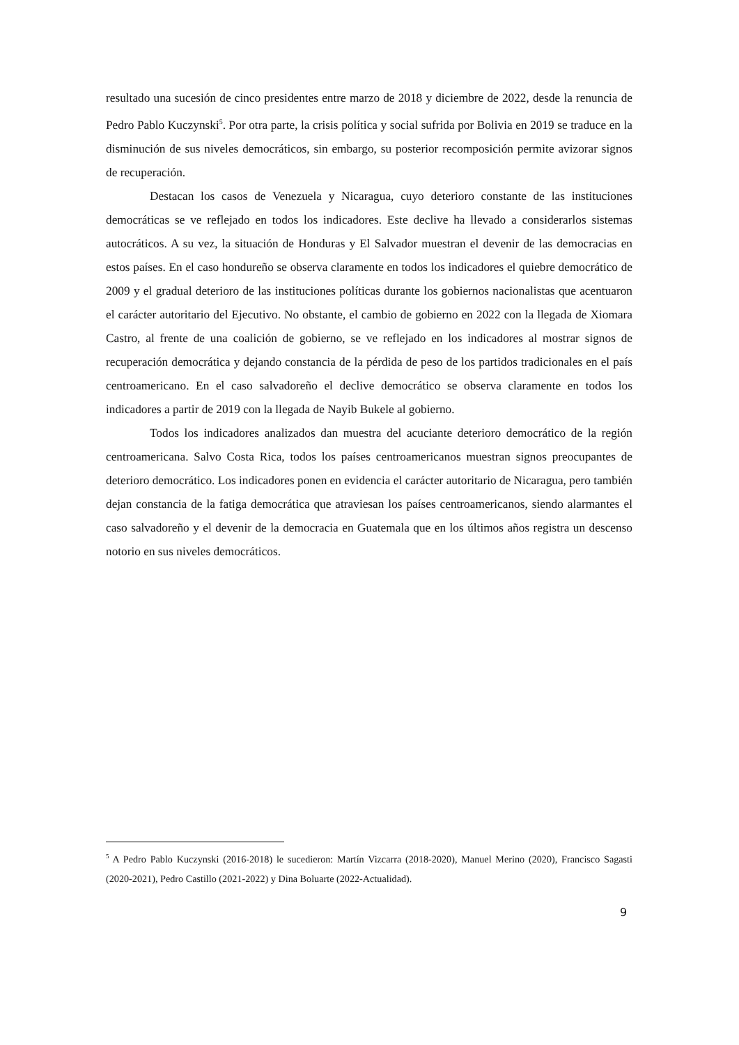resultado una sucesión de cinco presidentes entre marzo de 2018 y diciembre de 2022, desde la renuncia de Pedro Pablo Kuczynski<sup>5</sup>. Por otra parte, la crisis política y social sufrida por Bolivia en 2019 se traduce en la disminución de sus niveles democráticos, sin embargo, su posterior recomposición permite avizorar signos de recuperación.
Destacan los casos de Venezuela y Nicaragua, cuyo deterioro constante de las instituciones democráticas se ve reflejado en todos los indicadores. Este declive ha llevado a considerarlos sistemas autocráticos. A su vez, la situación de Honduras y El Salvador muestran el devenir de las democracias en estos países. En el caso hondureño se observa claramente en todos los indicadores el quiebre democrático de 2009 y el gradual deterioro de las instituciones políticas durante los gobiernos nacionalistas que acentuaron el carácter autoritario del Ejecutivo. No obstante, el cambio de gobierno en 2022 con la llegada de Xiomara Castro, al frente de una coalición de gobierno, se ve reflejado en los indicadores al mostrar signos de recuperación democrática y dejando constancia de la pérdida de peso de los partidos tradicionales en el país centroamericano. En el caso salvadoreño el declive democrático se observa claramente en todos los indicadores a partir de 2019 con la llegada de Nayib Bukele al gobierno.
Todos los indicadores analizados dan muestra del acuciante deterioro democrático de la región centroamericana. Salvo Costa Rica, todos los países centroamericanos muestran signos preocupantes de deterioro democrático. Los indicadores ponen en evidencia el carácter autoritario de Nicaragua, pero también dejan constancia de la fatiga democrática que atraviesan los países centroamericanos, siendo alarmantes el caso salvadoreño y el devenir de la democracia en Guatemala que en los últimos años registra un descenso notorio en sus niveles democráticos.
<sup>5</sup> A Pedro Pablo Kuczynski (2016-2018) le sucedieron: Martín Vizcarra (2018-2020), Manuel Merino (2020), Francisco Sagasti (2020-2021), Pedro Castillo (2021-2022) y Dina Boluarte (2022-Actualidad).
9